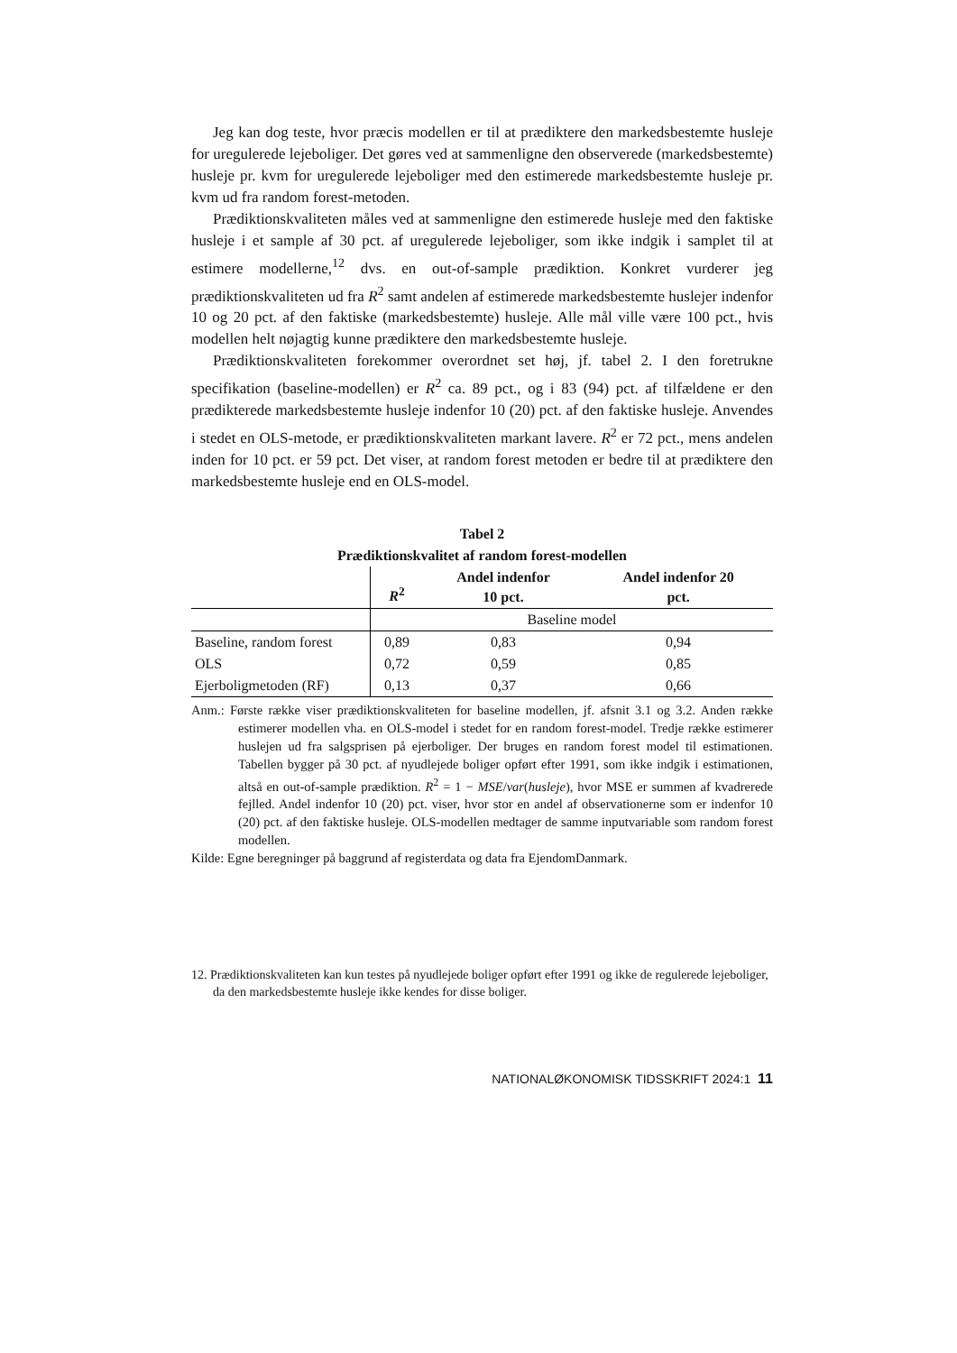Jeg kan dog teste, hvor præcis modellen er til at prædiktere den markedsbestemte husleje for uregulerede lejeboliger. Det gøres ved at sammenligne den observerede (markedsbestemte) husleje pr. kvm for uregulerede lejeboliger med den estimerede markedsbestemte husleje pr. kvm ud fra random forest-metoden.
Prædiktionskvaliteten måles ved at sammenligne den estimerede husleje med den faktiske husleje i et sample af 30 pct. af uregulerede lejeboliger, som ikke indgik i samplet til at estimere modellerne,<sup>12</sup> dvs. en out-of-sample prædiktion. Konkret vurderer jeg prædiktionskvaliteten ud fra R<sup>2</sup> samt andelen af estimerede markedsbestemte huslejer indenfor 10 og 20 pct. af den faktiske (markedsbestemte) husleje. Alle mål ville være 100 pct., hvis modellen helt nøjagtig kunne prædiktere den markedsbestemte husleje.
Prædiktionskvaliteten forekommer overordnet set høj, jf. tabel 2. I den foretrukne specifikation (baseline-modellen) er R<sup>2</sup> ca. 89 pct., og i 83 (94) pct. af tilfældene er den prædikterede markedsbestemte husleje indenfor 10 (20) pct. af den faktiske husleje. Anvendes i stedet en OLS-metode, er prædiktionskvaliteten markant lavere. R<sup>2</sup> er 72 pct., mens andelen inden for 10 pct. er 59 pct. Det viser, at random forest metoden er bedre til at prædiktere den markedsbestemte husleje end en OLS-model.
Tabel 2
Prædiktionskvalitet af random forest-modellen
| | R<sup>2</sup> | Andel indenfor 10 pct. | Andel indenfor 20 pct. |
| --- | --- | --- | --- |
| | Baseline model | | |
| Baseline, random forest | 0,89 | 0,83 | 0,94 |
| OLS | 0,72 | 0,59 | 0,85 |
| Ejerboligmetoden (RF) | 0,13 | 0,37 | 0,66 |
Anm.: Første række viser prædiktionskvaliteten for baseline modellen, jf. afsnit 3.1 og 3.2. Anden række estimerer modellen vha. en OLS-model i stedet for en random forest-model. Tredje række estimerer huslejen ud fra salgsprisen på ejerboliger. Der bruges en random forest model til estimationen. Tabellen bygger på 30 pct. af nyudlejede boliger opført efter 1991, som ikke indgik i estimationen, altså en out-of-sample prædiktion. R<sup>2</sup> = 1 − MSE/var(husleje), hvor MSE er summen af kvadrerede fejlled. Andel indenfor 10 (20) pct. viser, hvor stor en andel af observationerne som er indenfor 10 (20) pct. af den faktiske husleje. OLS-modellen medtager de samme inputvariable som random forest modellen.
Kilde: Egne beregninger på baggrund af registerdata og data fra EjendomDanmark.
12. Prædiktionskvaliteten kan kun testes på nyudlejede boliger opført efter 1991 og ikke de regulerede lejeboliger, da den markedsbestemte husleje ikke kendes for disse boliger.
NATIONALØKONOMISK TIDSSKRIFT 2024:1 11